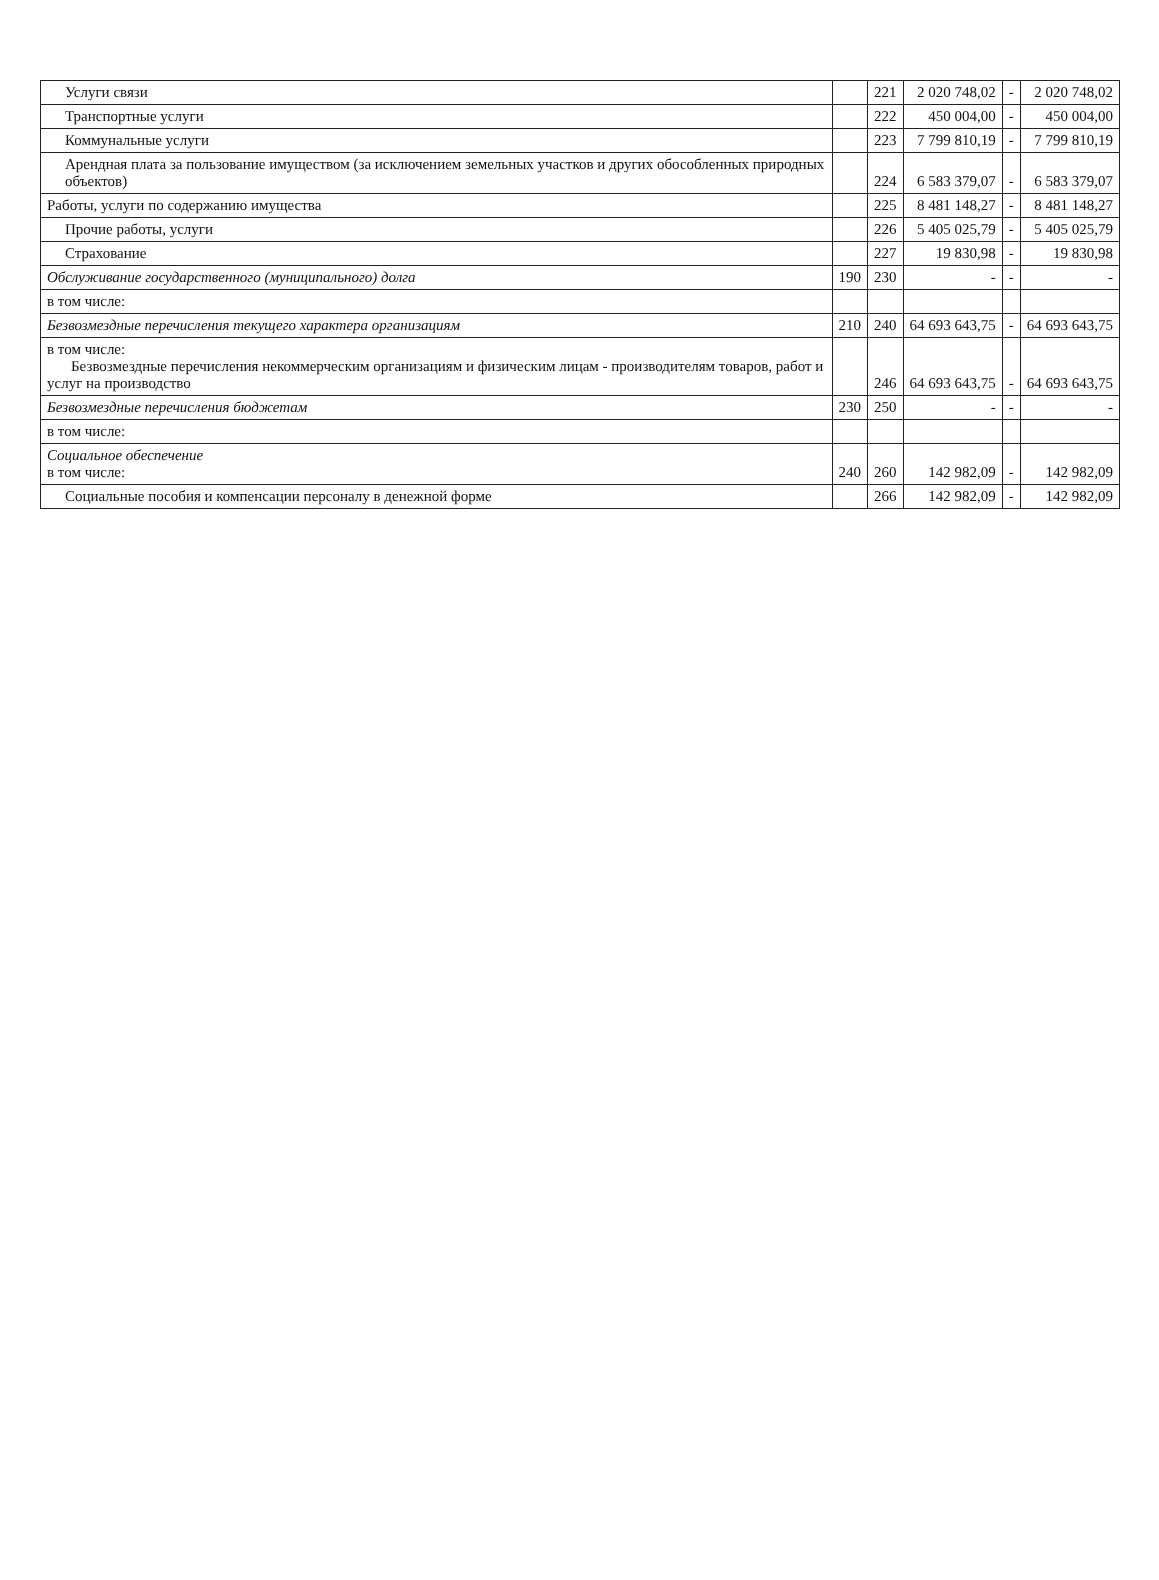| Услуги связи | | 221 | 2 020 748,02 | - | 2 020 748,02 |
| Транспортные услуги | | 222 | 450 004,00 | - | 450 004,00 |
| Коммунальные услуги | | 223 | 7 799 810,19 | - | 7 799 810,19 |
| Арендная плата за пользование имуществом (за исключением земельных участков и других обособленных природных объектов) | | 224 | 6 583 379,07 | - | 6 583 379,07 |
| Работы, услуги по содержанию имущества | | 225 | 8 481 148,27 | - | 8 481 148,27 |
| Прочие работы, услуги | | 226 | 5 405 025,79 | - | 5 405 025,79 |
| Страхование | | 227 | 19 830,98 | - | 19 830,98 |
| Обслуживание государственного (муниципального) долга | 190 | 230 | - | - | - |
| в том числе: | | | | | |
| Безвозмездные перечисления текущего характера организациям | 210 | 240 | 64 693 643,75 | - | 64 693 643,75 |
| в том числе: Безвозмездные перечисления некоммерческим организациям и физическим лицам - производителям товаров, работ и услуг на производство | | 246 | 64 693 643,75 | - | 64 693 643,75 |
| Безвозмездные перечисления бюджетам | 230 | 250 | - | - | - |
| в том числе: | | | | | |
| Социальное обеспечение в том числе: | 240 | 260 | 142 982,09 | - | 142 982,09 |
| Социальные пособия и компенсации персоналу в денежной форме | | 266 | 142 982,09 | - | 142 982,09 |